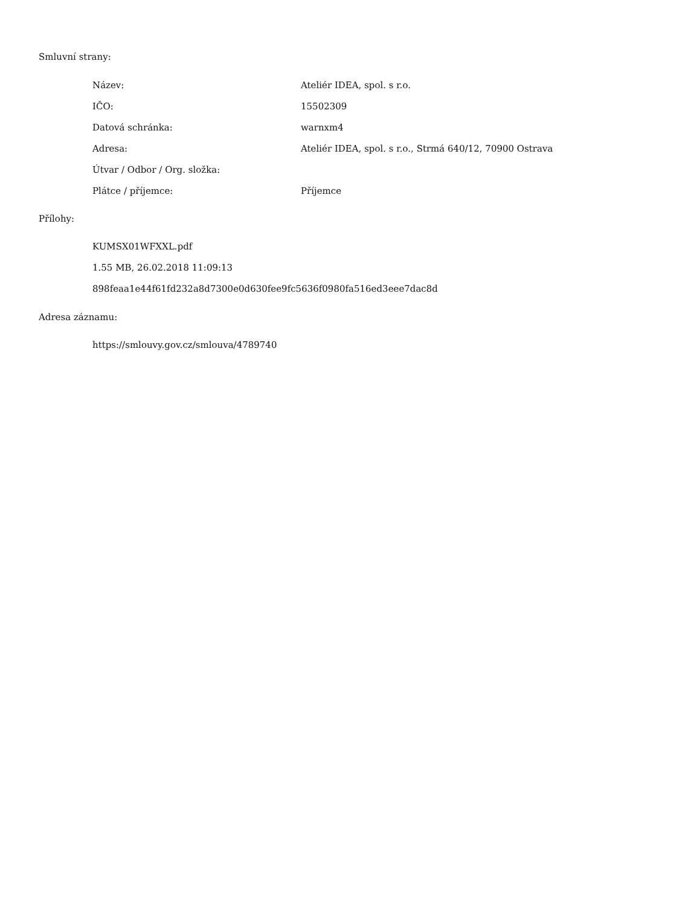Smluvní strany:
| Název: | Ateliér IDEA, spol. s r.o. |
| IČO: | 15502309 |
| Datová schránka: | warnxm4 |
| Adresa: | Ateliér IDEA, spol. s r.o., Strmá 640/12, 70900 Ostrava |
| Útvar / Odbor / Org. složka: | |
| Plátce / příjemce: | Příjemce |
Přílohy:
KUMSX01WFXXL.pdf
1.55 MB, 26.02.2018 11:09:13
898feaa1e44f61fd232a8d7300e0d630fee9fc5636f0980fa516ed3eee7dac8d
Adresa záznamu:
https://smlouvy.gov.cz/smlouva/4789740